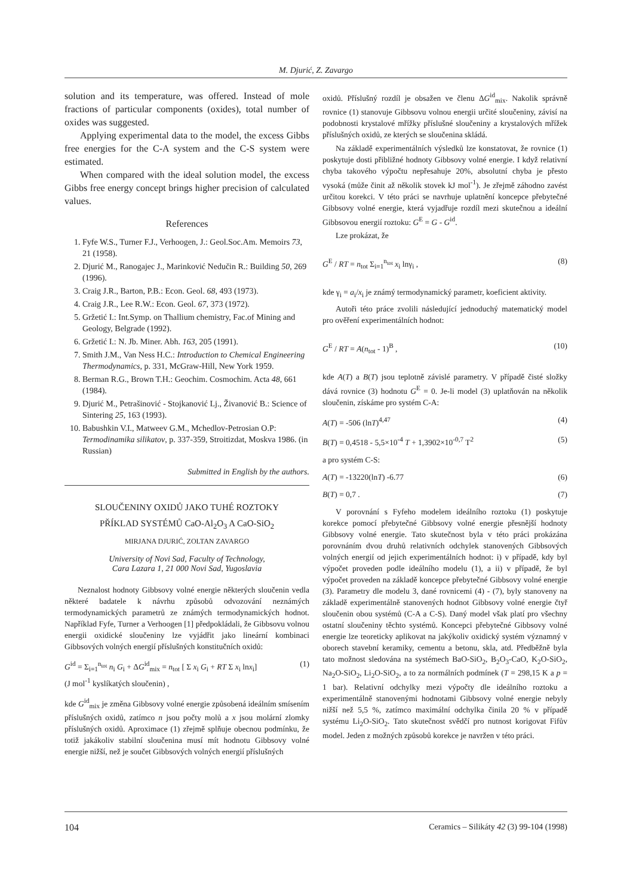M. Djurić, Z. Zavargo
solution and its temperature, was offered. Instead of mole fractions of particular components (oxides), total number of oxides was suggested.
Applying experimental data to the model, the excess Gibbs free energies for the C-A system and the C-S system were estimated.
When compared with the ideal solution model, the excess Gibbs free energy concept brings higher precision of calculated values.
References
1. Fyfe W.S., Turner F.J., Verhoogen, J.: Geol.Soc.Am. Memoirs 73, 21 (1958).
2. Djurić M., Ranogajec J., Marinković Nedučin R.: Building 50, 269 (1996).
3. Craig J.R., Barton, P.B.: Econ. Geol. 68, 493 (1973).
4. Craig J.R., Lee R.W.: Econ. Geol. 67, 373 (1972).
5. Gržetić I.: Int.Symp. on Thallium chemistry, Fac.of Mining and Geology, Belgrade (1992).
6. Gržetić I.: N. Jb. Miner. Abh. 163, 205 (1991).
7. Smith J.M., Van Ness H.C.: Introduction to Chemical Engineering Thermodynamics, p. 331, McGraw-Hill, New York 1959.
8. Berman R.G., Brown T.H.: Geochim. Cosmochim. Acta 48, 661 (1984).
9. Djurić M., Petrašinović - Stojkanović Lj., Živanović B.: Science of Sintering 25, 163 (1993).
10. Babushkin V.I., Matweev G.M., Mchedlov-Petrosian O.P: Termodinamika silikatov, p. 337-359, Stroitizdat, Moskva 1986. (in Russian)
Submitted in English by the authors.
SLOUČENINY OXIDŮ JAKO TUHÉ ROZTOKY
PŘÍKLAD SYSTÉMŮ CaO-Al<sub>2</sub>O<sub>3</sub> A CaO-SiO<sub>2</sub>
MIRJANA DJURIĆ, ZOLTAN ZAVARGO
University of Novi Sad, Faculty of Technology,
Cara Lazara 1, 21 000 Novi Sad, Yugoslavia
Neznalost hodnoty Gibbsovy volné energie některých sloučenin vedla některé badatele k návrhu způsobů odvozování neznámých termodynamických parametrů ze známých termodynamických hodnot. Například Fyfe, Turner a Verhoogen [1] předpokládali, že Gibbsovu volnou energii oxidické sloučeniny lze vyjádřit jako lineární kombinaci Gibbsových volných energií příslušných konstitučních oxidů:
G<sup>id</sup> = Σ<sub>i=1</sub><sup>n<sub>tot</sub></sup> n<sub>i</sub> G<sub>i</sub> + ΔG<sup>id</sup><sub>mix</sub> = n<sub>tot</sub> [ Σ x<sub>i</sub> G<sub>i</sub> + RT Σ x<sub>i</sub> lnx<sub>i</sub>]
(J mol<sup>-1</sup> kyslíkatých sloučenin) , (1)
kde G<sup>id</sup><sub>mix</sub> je změna Gibbsovy volné energie způsobená ideálním smísením příslušných oxidů, zatímco n jsou počty molů a x jsou molární zlomky příslušných oxidů. Aproximace (1) zřejmě splňuje obecnou podmínku, že totiž jakákoliv stabilní sloučenina musí mít hodnotu Gibbsovy volné energie nižší, než je součet Gibbsových volných energií příslušných
oxidů. Příslušný rozdíl je obsažen ve členu ΔG<sup>id</sup><sub>mix</sub>. Nakolik správně rovnice (1) stanovuje Gibbsovu volnou energii určité sloučeniny, závisí na podobnosti krystalové mřížky příslušné sloučeniny a krystalových mřížek příslušných oxidů, ze kterých se sloučenina skládá.
Na základě experimentálních výsledků lze konstatovat, že rovnice (1) poskytuje dosti přibližné hodnoty Gibbsovy volné energie. I když relativní chyba takového výpočtu nepřesahuje 20%, absolutní chyba je přesto vysoká (může činit až několik stovek kJ mol<sup>-1</sup>). Je zřejmě záhodno zavést určitou korekci. V této práci se navrhuje uplatnění koncepce přebytečné Gibbsovy volné energie, která vyjadřuje rozdíl mezi skutečnou a ideální Gibbsovou energií roztoku: G<sup>E</sup> = G - G<sup>id</sup>.
Lze prokázat, že
G<sup>E</sup> / RT = n<sub>tot</sub> Σ<sub>i=1</sub><sup>n<sub>tot</sub></sup> x<sub>i</sub> lnγ<sub>i</sub> , (8)
kde γ<sub>i</sub> = a<sub>i</sub>/x<sub>i</sub> je známý termodynamický parametr, koeficient aktivity.
Autoři této práce zvolili následující jednoduchý matematický model pro ověření experimentálních hodnot:
G<sup>E</sup> / RT = A(n<sub>tot</sub> - 1)<sup>B</sup> , (10)
kde A(T) a B(T) jsou teplotně závislé parametry. V případě čisté složky dává rovnice (3) hodnotu G<sup>E</sup> = 0. Je-li model (3) uplatňován na několik sloučenin, získáme pro systém C-A:
A(T) = -506 (lnT)<sup>4,47</sup> (4)
B(T) = 0,4518 - 5,5×10<sup>-4</sup> T + 1,3902×10<sup>-0,7</sup> T<sup>2</sup> (5)
a pro systém C-S:
A(T) = -13220(lnT) -6.77 (6)
B(T) = 0,7 . (7)
V porovnání s Fyfeho modelem ideálního roztoku (1) poskytuje korekce pomocí přebytečné Gibbsovy volné energie přesnější hodnoty Gibbsovy volné energie. Tato skutečnost byla v této práci prokázána porovnáním dvou druhů relativních odchylek stanovených Gibbsových volných energií od jejich experimentálních hodnot: i) v případě, kdy byl výpočet proveden podle ideálního modelu (1), a ii) v případě, že byl výpočet proveden na základě koncepce přebytečné Gibbsovy volné energie (3). Parametry dle modelu 3, dané rovnicemi (4) - (7), byly stanoveny na základě experimentálně stanovených hodnot Gibbsovy volné energie čtyř sloučenin obou systémů (C-A a C-S). Daný model však platí pro všechny ostatní sloučeniny těchto systémů. Koncepci přebytečné Gibbsovy volné energie lze teoreticky aplikovat na jakýkoliv oxidický systém významný v oborech stavební keramiky, cementu a betonu, skla, atd. Předběžně byla tato možnost sledována na systémech BaO-SiO<sub>2</sub>, B<sub>2</sub>O<sub>3</sub>-CaO, K<sub>2</sub>O-SiO<sub>2</sub>, Na<sub>2</sub>O-SiO<sub>2</sub>, Li<sub>2</sub>O-SiO<sub>2</sub>, a to za normálních podmínek (T = 298,15 K a p = 1 bar). Relativní odchylky mezi výpočty dle ideálního roztoku a experimentálně stanovenými hodnotami Gibbsovy volné energie nebyly nižší než 5,5 %, zatímco maximální odchylka činila 20 % v případě systému Li<sub>2</sub>O-SiO<sub>2</sub>. Tato skutečnost svědčí pro nutnost korigovat Fifův model. Jeden z možných způsobů korekce je navržen v této práci.
104 Ceramics – Silikáty 42 (3) 99-104 (1998)